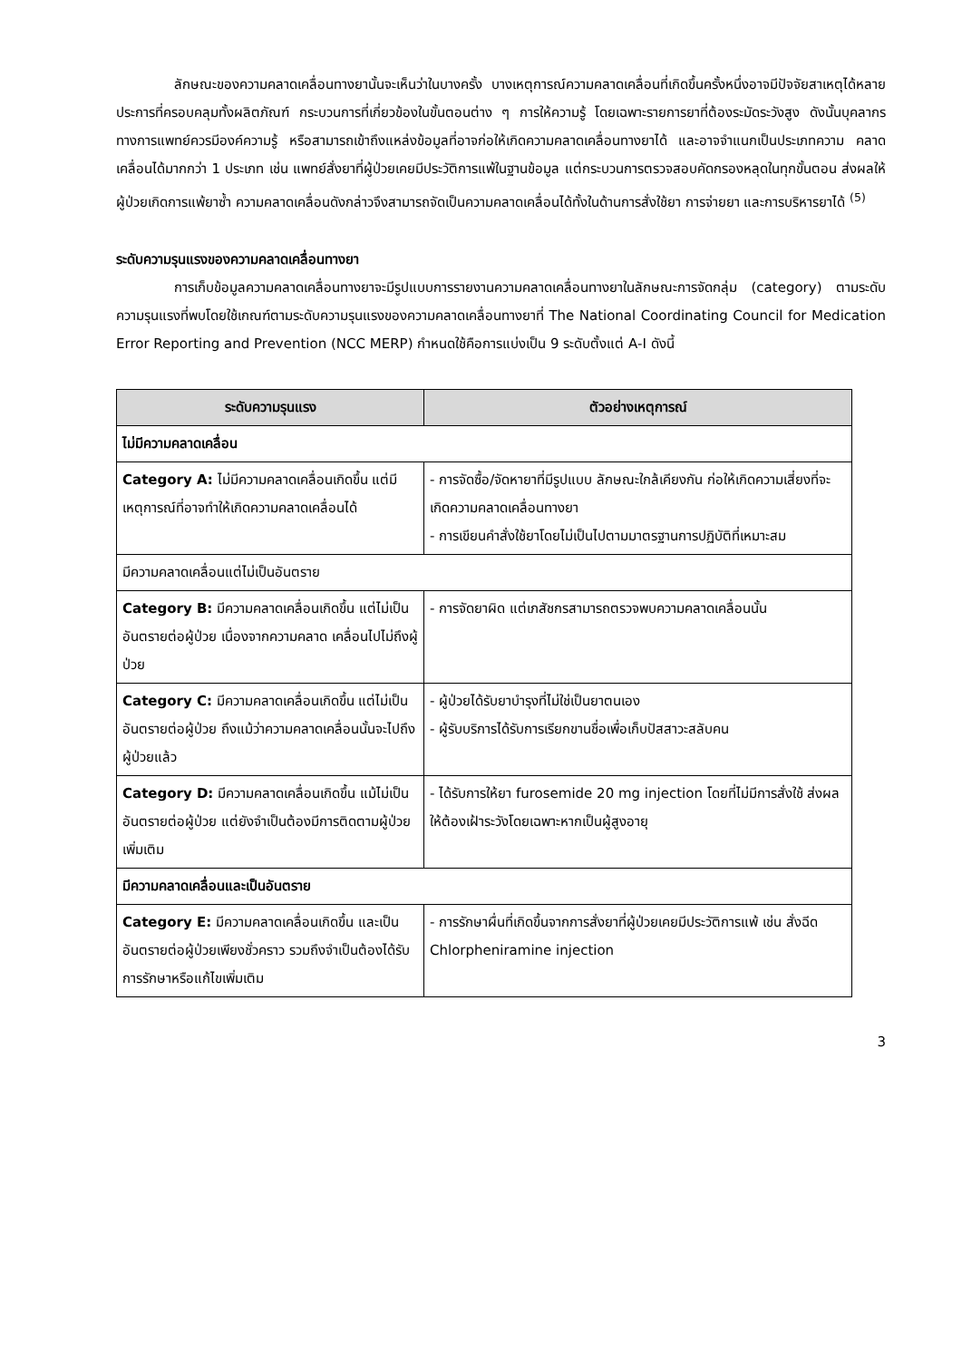ลักษณะของความคลาดเคลื่อนทางยานั้นจะเห็นว่าในบางครั้ง บางเหตุการณ์ความคลาดเคลื่อนที่เกิดขึ้นครั้งหนึ่งอาจมีปัจจัยสาเหตุได้หลายประการที่ครอบคลุมทั้งผลิตภัณฑ์ กระบวนการที่เกี่ยวข้องในขั้นตอนต่าง ๆ การให้ความรู้ โดยเฉพาะรายการยาที่ต้องระมัดระวังสูง ดังนั้นบุคลากรทางการแพทย์ควรมีองค์ความรู้ หรือสามารถเข้าถึงแหล่งข้อมูลที่อาจก่อให้เกิดความคลาดเคลื่อนทางยาได้ และอาจจำแนกเป็นประเภทความ คลาดเคลื่อนได้มากกว่า 1 ประเภท เช่น แพทย์สั่งยาที่ผู้ป่วยเคยมีประวัติการแพ้ในฐานข้อมูล แต่กระบวนการตรวจสอบคัดกรองหลุดในทุกขั้นตอน ส่งผลให้ผู้ป่วยเกิดการแพ้ยาซ้ำ ความคลาดเคลื่อนดังกล่าวจึงสามารถจัดเป็นความคลาดเคลื่อนได้ทั้งในด้านการสั่งใช้ยา การจ่ายยา และการบริหารยาได้ <sup>(5)</sup>
ระดับความรุนแรงของความคลาดเคลื่อนทางยา
การเก็บข้อมูลความคลาดเคลื่อนทางยาจะมีรูปแบบการรายงานความคลาดเคลื่อนทางยาในลักษณะการจัดกลุ่ม (category) ตามระดับความรุนแรงที่พบโดยใช้เกณฑ์ตามระดับความรุนแรงของความคลาดเคลื่อนทางยาที่ The National Coordinating Council for Medication Error Reporting and Prevention (NCC MERP) กำหนดใช้คือการแบ่งเป็น 9 ระดับตั้งแต่ A-I ดังนี้
| ระดับความรุนแรง | ตัวอย่างเหตุการณ์ |
| --- | --- |
| ไม่มีความคลาดเคลื่อน | |
| Category A: ไม่มีความคลาดเคลื่อนเกิดขึ้น แต่มีเหตุการณ์ที่อาจทำให้เกิดความคลาดเคลื่อนได้ | - การจัดซื้อ/จัดหายาที่มีรูปแบบ ลักษณะใกล้เคียงกัน ก่อให้เกิดความเสี่ยงที่จะเกิดความคลาดเคลื่อนทางยา - การเขียนคำสั่งใช้ยาโดยไม่เป็นไปตามมาตรฐานการปฏิบัติที่เหมาะสม |
| มีความคลาดเคลื่อนแต่ไม่เป็นอันตราย | |
| Category B: มีความคลาดเคลื่อนเกิดขึ้น แต่ไม่เป็นอันตรายต่อผู้ป่วย เนื่องจากความคลาด เคลื่อนไปไม่ถึงผู้ป่วย | - การจัดยาผิด แต่เภสัชกรสามารถตรวจพบความคลาดเคลื่อนนั้น |
| Category C: มีความคลาดเคลื่อนเกิดขึ้น แต่ไม่เป็นอันตรายต่อผู้ป่วย ถึงแม้ว่าความคลาดเคลื่อนนั้นจะไปถึงผู้ป่วยแล้ว | - ผู้ป่วยได้รับยาบำรุงที่ไม่ใช่เป็นยาตนเอง - ผู้รับบริการได้รับการเรียกขานชื่อเพื่อเก็บปัสสาวะสลับคน |
| Category D: มีความคลาดเคลื่อนเกิดขึ้น แม้ไม่เป็นอันตรายต่อผู้ป่วย แต่ยังจำเป็นต้องมีการติดตามผู้ป่วยเพิ่มเติม | - ได้รับการให้ยา furosemide 20 mg injection โดยที่ไม่มีการสั่งใช้ ส่งผลให้ต้องเฝ้าระวังโดยเฉพาะหากเป็นผู้สูงอายุ |
| มีความคลาดเคลื่อนและเป็นอันตราย | |
| Category E: มีความคลาดเคลื่อนเกิดขึ้น และเป็นอันตรายต่อผู้ป่วยเพียงชั่วคราว รวมถึงจำเป็นต้องได้รับการรักษาหรือแก้ไขเพิ่มเติม | - การรักษาผื่นที่เกิดขึ้นจากการสั่งยาที่ผู้ป่วยเคยมีประวัติการแพ้ เช่น สั่งฉีด Chlorpheniramine injection |
3